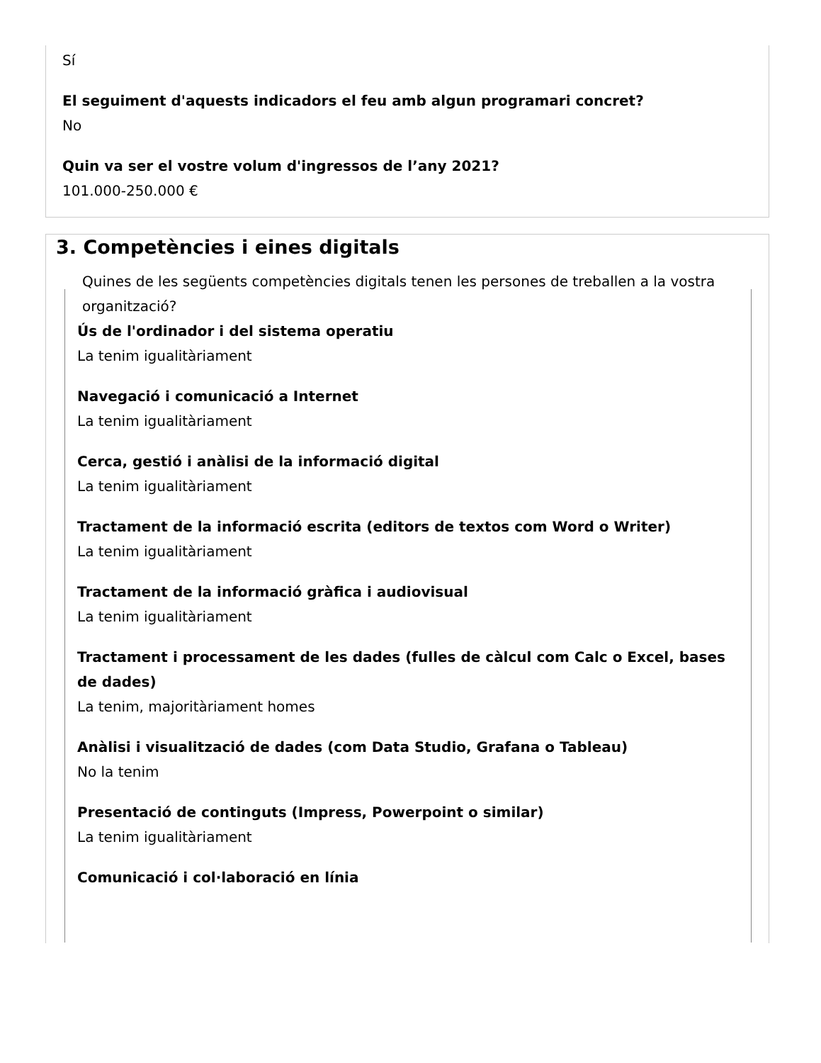Sí
El seguiment d'aquests indicadors el feu amb algun programari concret?
No
Quin va ser el vostre volum d'ingressos de l’any 2021?
101.000-250.000 €
3. Competències i eines digitals
Quines de les següents competències digitals tenen les persones de treballen a la vostra organització?
Ús de l'ordinador i del sistema operatiu
La tenim igualitàriament
Navegació i comunicació a Internet
La tenim igualitàriament
Cerca, gestió i anàlisi de la informació digital
La tenim igualitàriament
Tractament de la informació escrita (editors de textos com Word o Writer)
La tenim igualitàriament
Tractament de la informació gràfica i audiovisual
La tenim igualitàriament
Tractament i processament de les dades (fulles de càlcul com Calc o Excel, bases de dades)
La tenim, majoritàriament homes
Anàlisi i visualització de dades (com Data Studio, Grafana o Tableau)
No la tenim
Presentació de continguts (Impress, Powerpoint o similar)
La tenim igualitàriament
Comunicació i col·laboració en línia